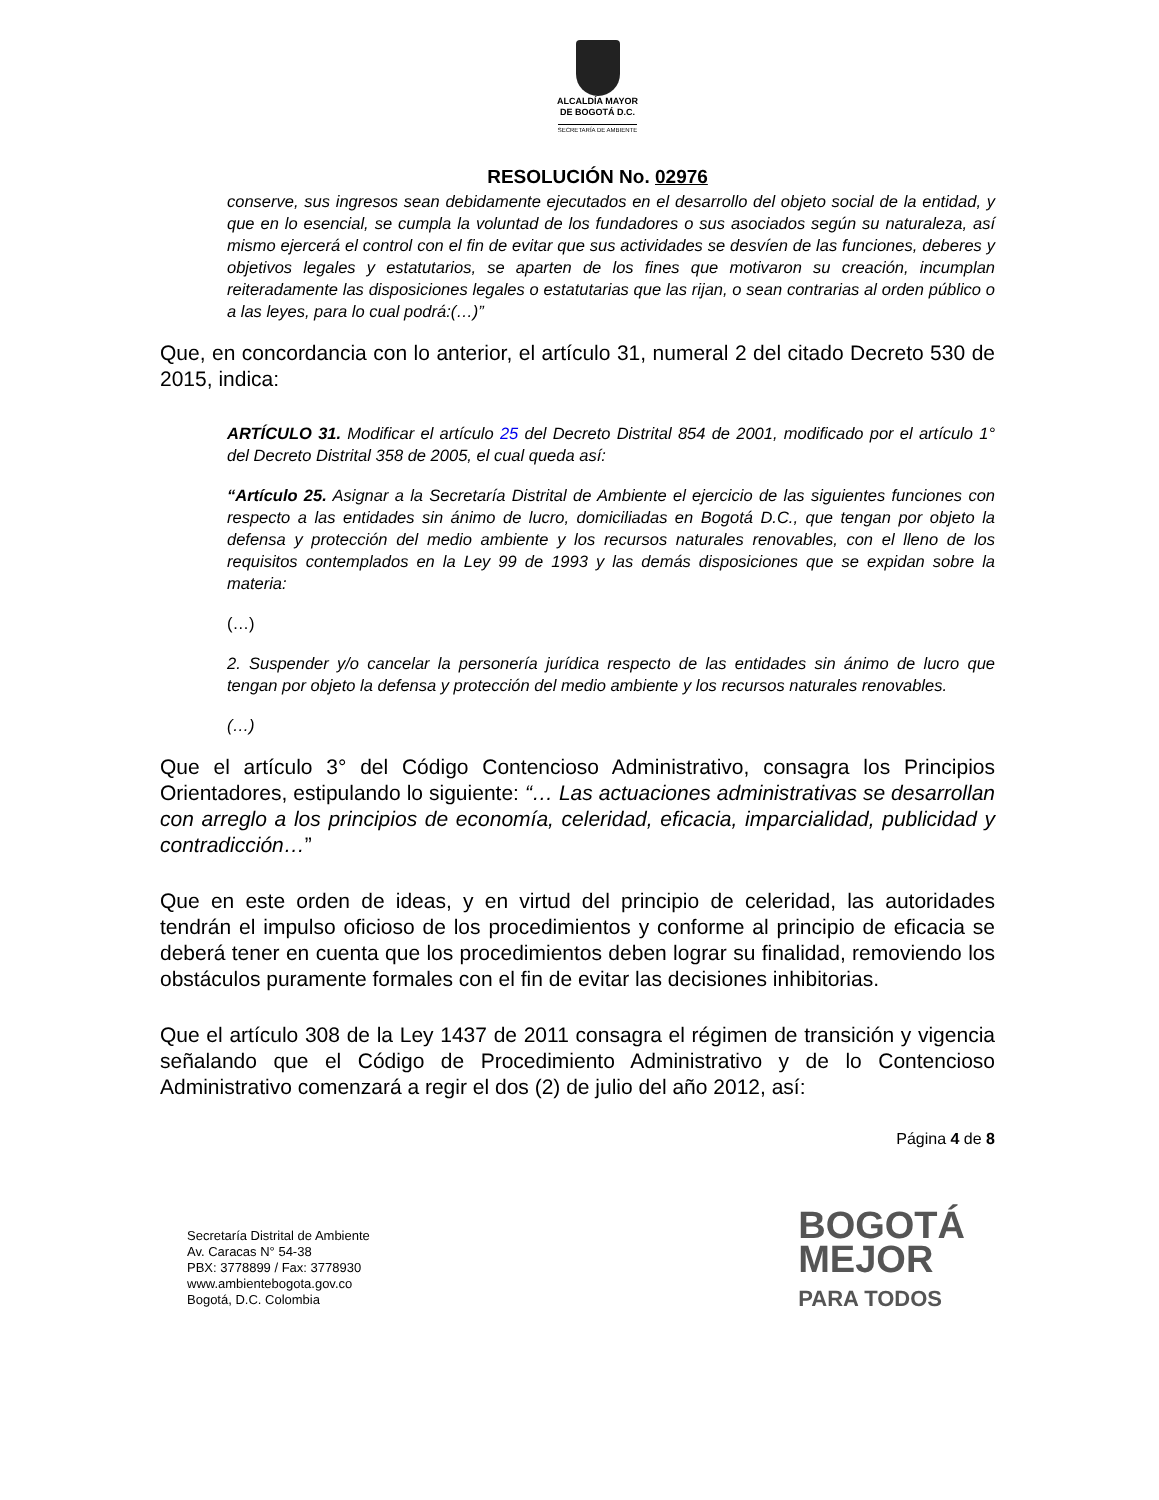ALCALDÍA MAYOR
DE BOGOTÁ D.C.
SECRETARÍA DE AMBIENTE
RESOLUCIÓN No. 02976
conserve, sus ingresos sean debidamente ejecutados en el desarrollo del objeto social de la entidad, y que en lo esencial, se cumpla la voluntad de los fundadores o sus asociados según su naturaleza, así mismo ejercerá el control con el fin de evitar que sus actividades se desvíen de las funciones, deberes y objetivos legales y estatutarios, se aparten de los fines que motivaron su creación, incumplan reiteradamente las disposiciones legales o estatutarias que las rijan, o sean contrarias al orden público o a las leyes, para lo cual podrá:(…)”
Que, en concordancia con lo anterior, el artículo 31, numeral 2 del citado Decreto 530 de 2015, indica:
ARTÍCULO 31. Modificar el artículo 25 del Decreto Distrital 854 de 2001, modificado por el artículo 1° del Decreto Distrital 358 de 2005, el cual queda así:
“Artículo 25. Asignar a la Secretaría Distrital de Ambiente el ejercicio de las siguientes funciones con respecto a las entidades sin ánimo de lucro, domiciliadas en Bogotá D.C., que tengan por objeto la defensa y protección del medio ambiente y los recursos naturales renovables, con el lleno de los requisitos contemplados en la Ley 99 de 1993 y las demás disposiciones que se expidan sobre la materia:
(…)
2. Suspender y/o cancelar la personería jurídica respecto de las entidades sin ánimo de lucro que tengan por objeto la defensa y protección del medio ambiente y los recursos naturales renovables.
(…)
Que el artículo 3° del Código Contencioso Administrativo, consagra los Principios Orientadores, estipulando lo siguiente: “… Las actuaciones administrativas se desarrollan con arreglo a los principios de economía, celeridad, eficacia, imparcialidad, publicidad y contradicción…”
Que en este orden de ideas, y en virtud del principio de celeridad, las autoridades tendrán el impulso oficioso de los procedimientos y conforme al principio de eficacia se deberá tener en cuenta que los procedimientos deben lograr su finalidad, removiendo los obstáculos puramente formales con el fin de evitar las decisiones inhibitorias.
Que el artículo 308 de la Ley 1437 de 2011 consagra el régimen de transición y vigencia señalando que el Código de Procedimiento Administrativo y de lo Contencioso Administrativo comenzará a regir el dos (2) de julio del año 2012, así:
Página 4 de 8
Secretaría Distrital de Ambiente
Av. Caracas N° 54-38
PBX: 3778899 / Fax: 3778930
www.ambientebogota.gov.co
Bogotá, D.C. Colombia
BOGOTÁ
MEJOR
PARA TODOS